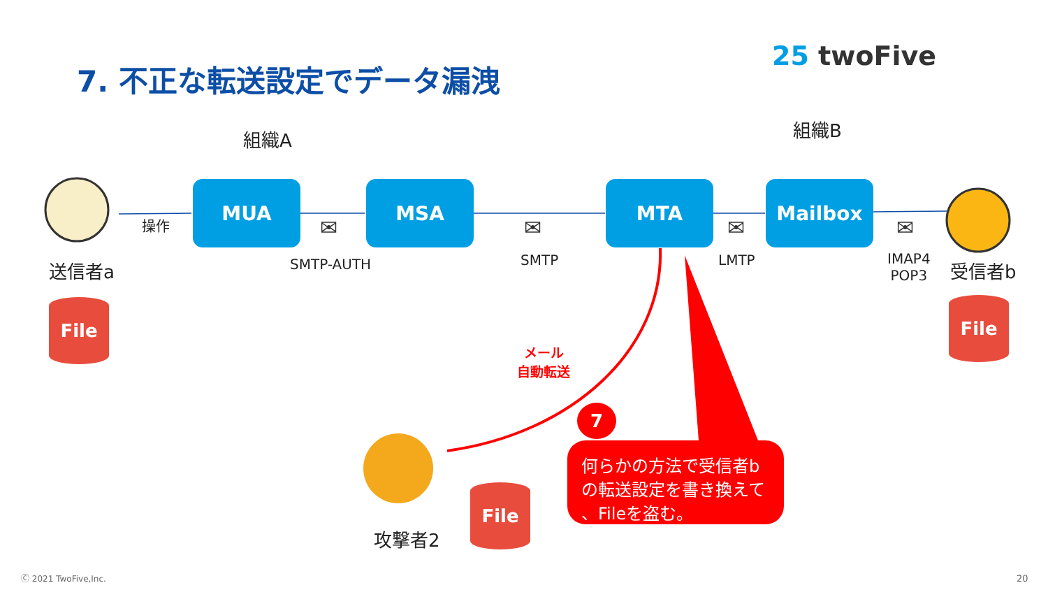7. 不正な転送設定でデータ漏洩
25 twoFive
組織A 組織B
MUA MSA MTA Mailbox
操作 ✉ ✉ ✉ ✉
送信者a SMTP-AUTH SMTP LMTP
IMAP4
POP3
受信者b
File File
File
メール
自動転送
攻撃者2
7
何らかの方法で受信者b
の転送設定を書き換えて
、Fileを盗む。
Ⓒ 2021 TwoFive,Inc. 20